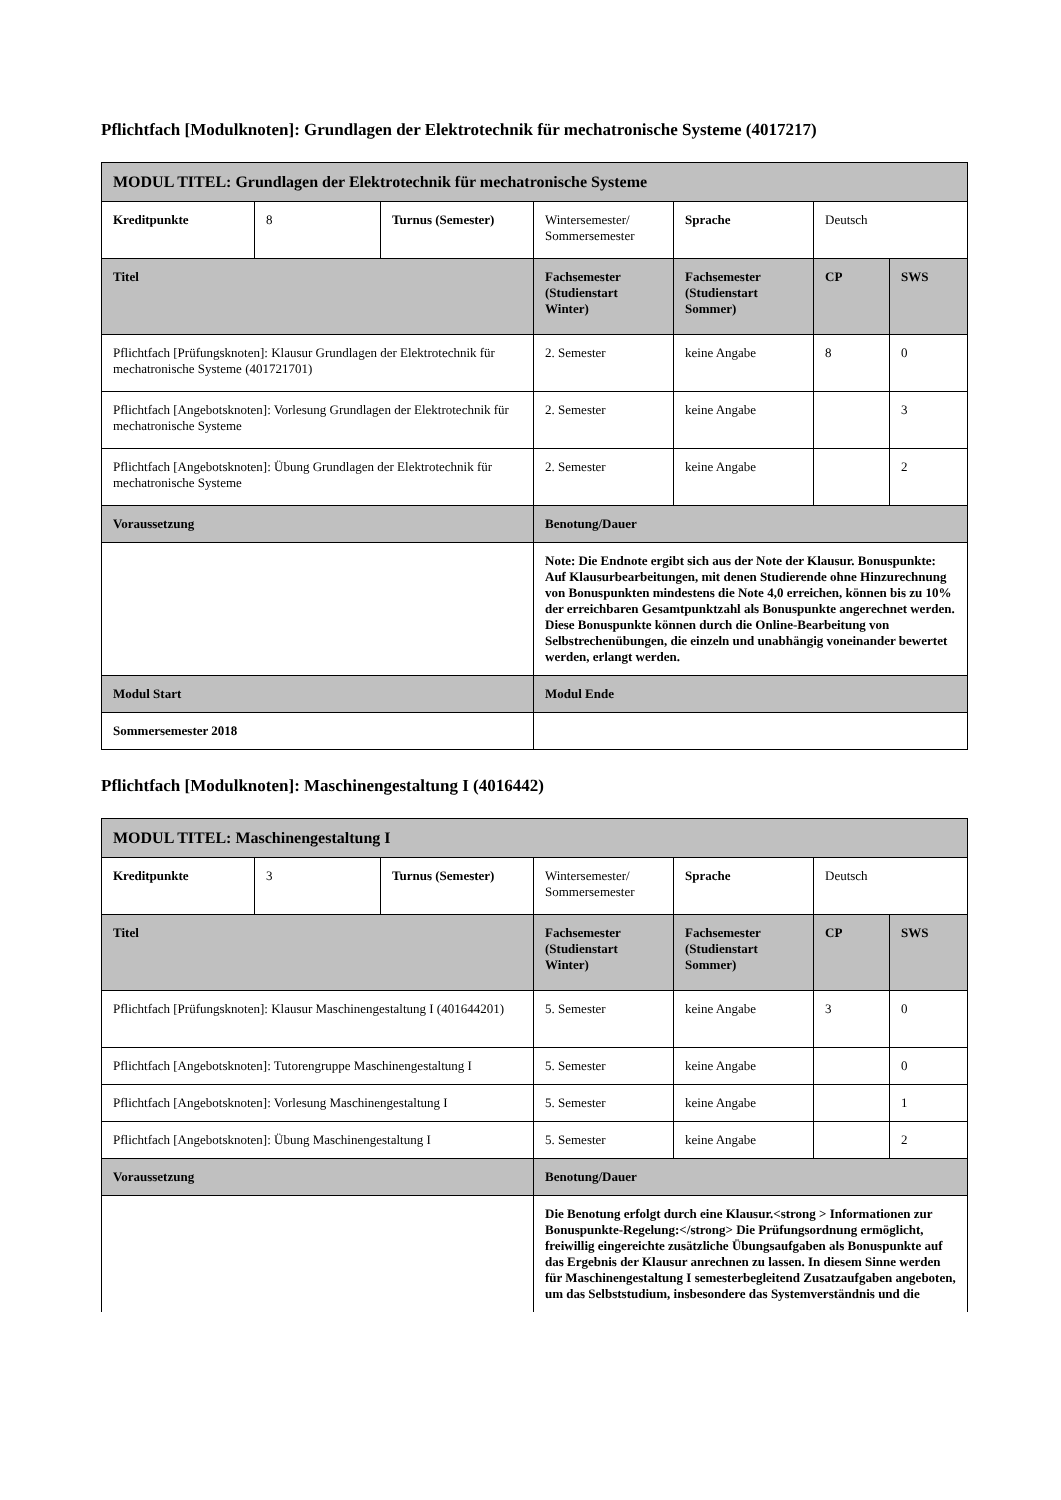Pflichtfach [Modulknoten]: Grundlagen der Elektrotechnik für mechatronische Systeme (4017217)
| MODUL TITEL: Grundlagen der Elektrotechnik für mechatronische Systeme | | | | | | |
| --- | --- | --- | --- | --- | --- | --- |
| Kreditpunkte | 8 | Turnus (Semester) | Wintersemester/ Sommersemester | Sprache | Deutsch | |
| Titel | | | Fachsemester (Studienstart Winter) | Fachsemester (Studienstart Sommer) | CP | SWS |
| Pflichtfach [Prüfungsknoten]: Klausur Grundlagen der Elektrotechnik für mechatronische Systeme (401721701) | | | 2. Semester | keine Angabe | 8 | 0 |
| Pflichtfach [Angebotsknoten]: Vorlesung Grundlagen der Elektrotechnik für mechatronische Systeme | | | 2. Semester | keine Angabe | | 3 |
| Pflichtfach [Angebotsknoten]: Übung Grundlagen der Elektrotechnik für mechatronische Systeme | | | 2. Semester | keine Angabe | | 2 |
| Voraussetzung | | | Benotung/Dauer | | | |
| | | | Note: Die Endnote ergibt sich aus der Note der Klausur. Bonuspunkte: Auf Klausurbearbeitungen, mit denen Studierende ohne Hinzurechnung von Bonuspunkten mindestens die Note 4,0 erreichen, können bis zu 10% der erreichbaren Gesamtpunktzahl als Bonuspunkte angerechnet werden. Diese Bonuspunkte können durch die Online-Bearbeitung von Selbstrechenübungen, die einzeln und unabhängig voneinander bewertet werden, erlangt werden. | | | |
| Modul Start | | | Modul Ende | | | |
| Sommersemester 2018 | | | | | | |
Pflichtfach [Modulknoten]: Maschinengestaltung I (4016442)
| MODUL TITEL: Maschinengestaltung I | | | | | | |
| --- | --- | --- | --- | --- | --- | --- |
| Kreditpunkte | 3 | Turnus (Semester) | Wintersemester/ Sommersemester | Sprache | Deutsch | |
| Titel | | | Fachsemester (Studienstart Winter) | Fachsemester (Studienstart Sommer) | CP | SWS |
| Pflichtfach [Prüfungsknoten]: Klausur Maschinengestaltung I (401644201) | | | 5. Semester | keine Angabe | 3 | 0 |
| Pflichtfach [Angebotsknoten]: Tutorengruppe Maschinengestaltung I | | | 5. Semester | keine Angabe | | 0 |
| Pflichtfach [Angebotsknoten]: Vorlesung Maschinengestaltung I | | | 5. Semester | keine Angabe | | 1 |
| Pflichtfach [Angebotsknoten]: Übung Maschinengestaltung I | | | 5. Semester | keine Angabe | | 2 |
| Voraussetzung | | | Benotung/Dauer | | | |
| | | | Die Benotung erfolgt durch eine Klausur.<strong > Informationen zur Bonuspunkte-Regelung:</strong> Die Prüfungsordnung ermöglicht, freiwillig eingereichte zusätzliche Übungsaufgaben als Bonuspunkte auf das Ergebnis der Klausur anrechnen zu lassen. In diesem Sinne werden für Maschinengestaltung I semesterbegleitend Zusatzaufgaben angeboten, um das Selbststudium, insbesondere das Systemverständnis und die | | | |